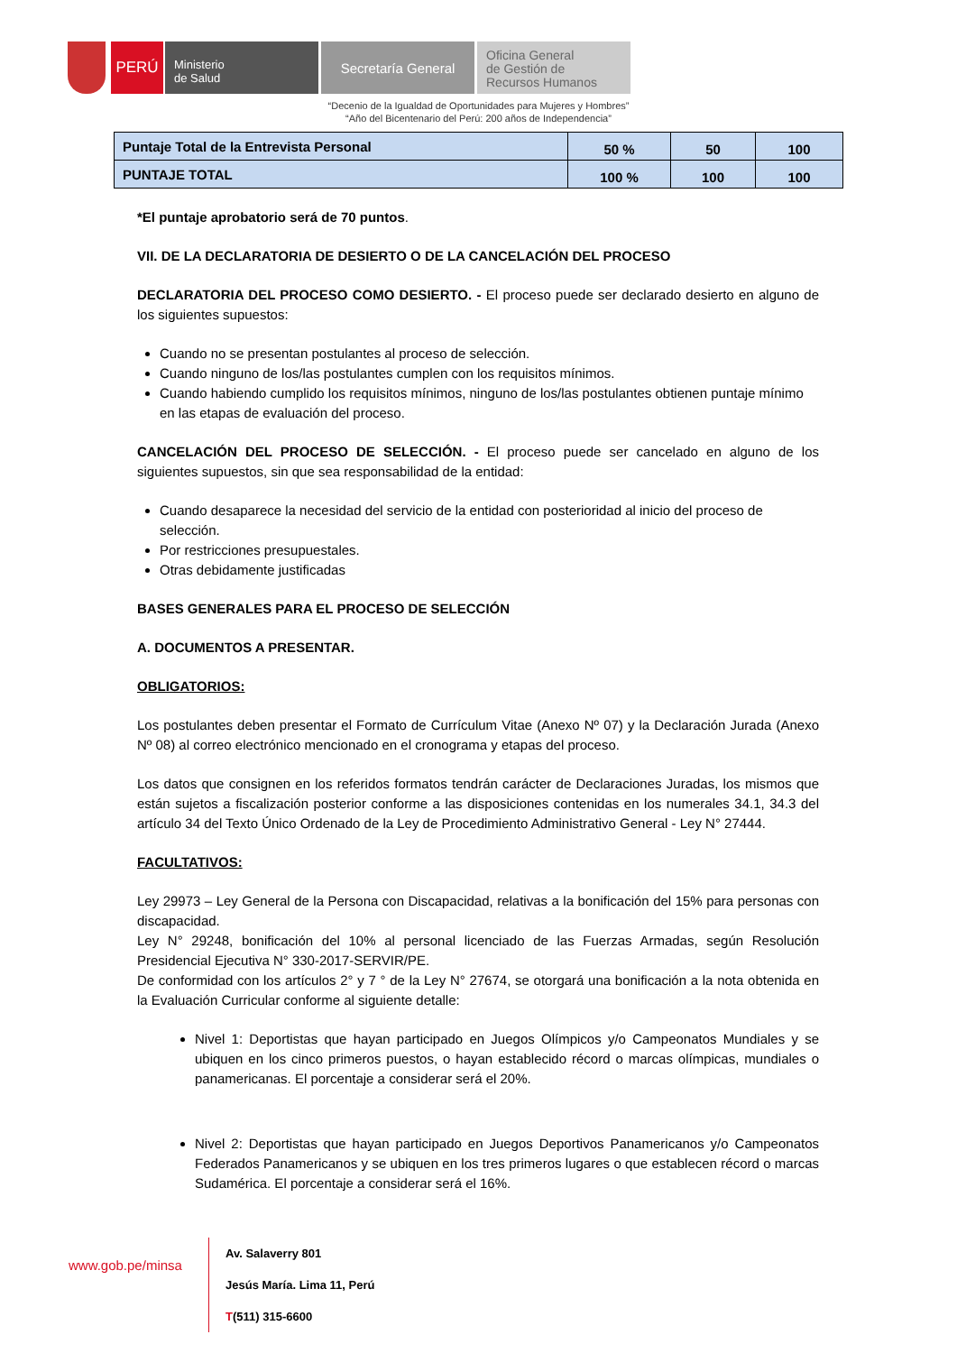PERÚ
Ministerio
de Salud
Secretaría General
Oficina General
de Gestión de
Recursos Humanos
“Decenio de la Igualdad de Oportunidades para Mujeres y Hombres”
“Año del Bicentenario del Perú: 200 años de Independencia”
| Puntaje Total de la Entrevista Personal | 50 % | 50 | 100 |
| PUNTAJE TOTAL | 100 % | 100 | 100 |
*El puntaje aprobatorio será de 70 puntos.
VII. DE LA DECLARATORIA DE DESIERTO O DE LA CANCELACIÓN DEL PROCESO
DECLARATORIA DEL PROCESO COMO DESIERTO. - El proceso puede ser declarado desierto en alguno de los siguientes supuestos:
Cuando no se presentan postulantes al proceso de selección.
Cuando ninguno de los/las postulantes cumplen con los requisitos mínimos.
Cuando habiendo cumplido los requisitos mínimos, ninguno de los/las postulantes obtienen puntaje mínimo en las etapas de evaluación del proceso.
CANCELACIÓN DEL PROCESO DE SELECCIÓN. - El proceso puede ser cancelado en alguno de los siguientes supuestos, sin que sea responsabilidad de la entidad:
Cuando desaparece la necesidad del servicio de la entidad con posterioridad al inicio del proceso de selección.
Por restricciones presupuestales.
Otras debidamente justificadas
BASES GENERALES PARA EL PROCESO DE SELECCIÓN
A. DOCUMENTOS A PRESENTAR.
OBLIGATORIOS:
Los postulantes deben presentar el Formato de Currículum Vitae (Anexo Nº 07) y la Declaración Jurada (Anexo Nº 08) al correo electrónico mencionado en el cronograma y etapas del proceso.
Los datos que consignen en los referidos formatos tendrán carácter de Declaraciones Juradas, los mismos que están sujetos a fiscalización posterior conforme a las disposiciones contenidas en los numerales 34.1, 34.3 del artículo 34 del Texto Único Ordenado de la Ley de Procedimiento Administrativo General - Ley N° 27444.
FACULTATIVOS:
Ley 29973 – Ley General de la Persona con Discapacidad, relativas a la bonificación del 15% para personas con discapacidad.
Ley N° 29248, bonificación del 10% al personal licenciado de las Fuerzas Armadas, según Resolución Presidencial Ejecutiva N° 330-2017-SERVIR/PE.
De conformidad con los artículos 2° y 7 ° de la Ley N° 27674, se otorgará una bonificación a la nota obtenida en la Evaluación Curricular conforme al siguiente detalle:
Nivel 1: Deportistas que hayan participado en Juegos Olímpicos y/o Campeonatos Mundiales y se ubiquen en los cinco primeros puestos, o hayan establecido récord o marcas olímpicas, mundiales o panamericanas. El porcentaje a considerar será el 20%.
Nivel 2: Deportistas que hayan participado en Juegos Deportivos Panamericanos y/o Campeonatos Federados Panamericanos y se ubiquen en los tres primeros lugares o que establecen récord o marcas Sudamérica. El porcentaje a considerar será el 16%.
www.gob.pe/minsa
Av. Salaverry 801
Jesús María. Lima 11, Perú
T(511) 315-6600